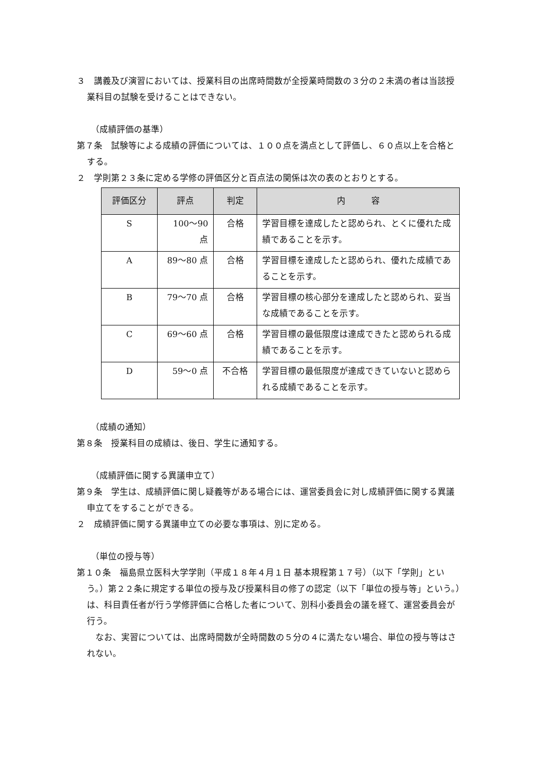３　講義及び演習においては、授業科目の出席時間数が全授業時間数の３分の２未満の者は当該授業科目の試験を受けることはできない。
（成績評価の基準）
第７条　試験等による成績の評価については、１００点を満点として評価し、６０点以上を合格とする。
２　学則第２３条に定める学修の評価区分と百点法の関係は次の表のとおりとする。
| 評価区分 | 評点 | 判定 | 内 容 |
| --- | --- | --- | --- |
| S | 100～90 点 | 合格 | 学習目標を達成したと認められ、とくに優れた成績であることを示す。 |
| A | 89～80 点 | 合格 | 学習目標を達成したと認められ、優れた成績であることを示す。 |
| B | 79～70 点 | 合格 | 学習目標の核心部分を達成したと認められ、妥当な成績であることを示す。 |
| C | 69～60 点 | 合格 | 学習目標の最低限度は達成できたと認められる成績であることを示す。 |
| D | 59～0 点 | 不合格 | 学習目標の最低限度が達成できていないと認められる成績であることを示す。 |
（成績の通知）
第８条　授業科目の成績は、後日、学生に通知する。
（成績評価に関する異議申立て）
第９条　学生は、成績評価に関し疑義等がある場合には、運営委員会に対し成績評価に関する異議申立てをすることができる。
２　成績評価に関する異議申立ての必要な事項は、別に定める。
（単位の授与等）
第１０条　福島県立医科大学学則（平成１８年４月１日 基本規程第１７号）（以下「学則」という。）第２２条に規定する単位の授与及び授業科目の修了の認定（以下「単位の授与等」という。）は、科目責任者が行う学修評価に合格した者について、別科小委員会の議を経て、運営委員会が行う。
　なお、実習については、出席時間数が全時間数の５分の４に満たない場合、単位の授与等はされない。